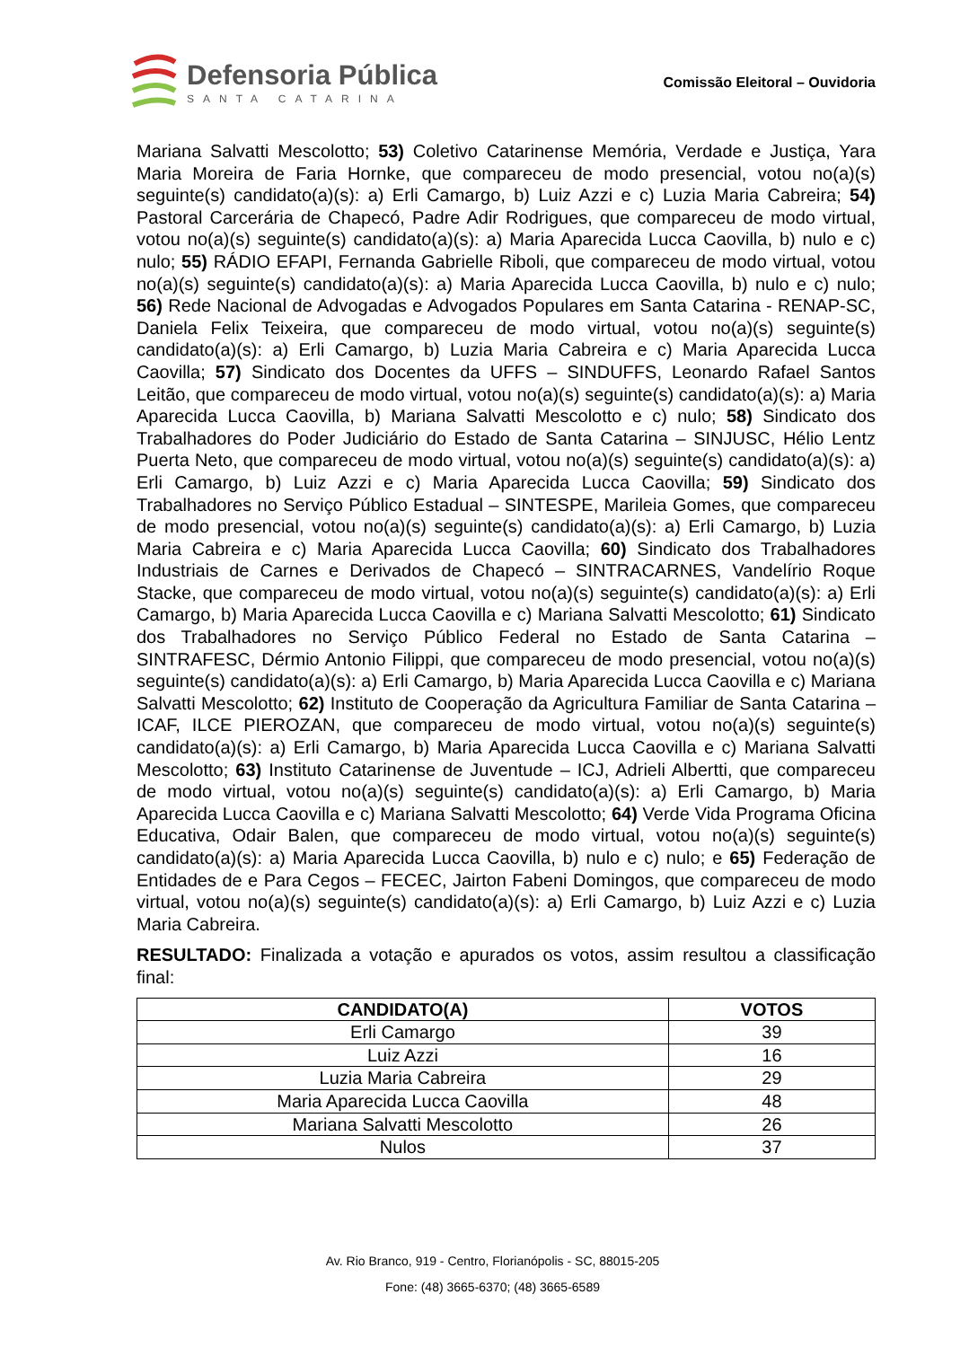Defensoria Pública
SANTA CATARINA
Comissão Eleitoral – Ouvidoria
Mariana Salvatti Mescolotto; 53) Coletivo Catarinense Memória, Verdade e Justiça, Yara Maria Moreira de Faria Hornke, que compareceu de modo presencial, votou no(a)(s) seguinte(s) candidato(a)(s): a) Erli Camargo, b) Luiz Azzi e c) Luzia Maria Cabreira; 54) Pastoral Carcerária de Chapecó, Padre Adir Rodrigues, que compareceu de modo virtual, votou no(a)(s) seguinte(s) candidato(a)(s): a) Maria Aparecida Lucca Caovilla, b) nulo e c) nulo; 55) RÁDIO EFAPI, Fernanda Gabrielle Riboli, que compareceu de modo virtual, votou no(a)(s) seguinte(s) candidato(a)(s): a) Maria Aparecida Lucca Caovilla, b) nulo e c) nulo; 56) Rede Nacional de Advogadas e Advogados Populares em Santa Catarina - RENAP-SC, Daniela Felix Teixeira, que compareceu de modo virtual, votou no(a)(s) seguinte(s) candidato(a)(s): a) Erli Camargo, b) Luzia Maria Cabreira e c) Maria Aparecida Lucca Caovilla; 57) Sindicato dos Docentes da UFFS – SINDUFFS, Leonardo Rafael Santos Leitão, que compareceu de modo virtual, votou no(a)(s) seguinte(s) candidato(a)(s): a) Maria Aparecida Lucca Caovilla, b) Mariana Salvatti Mescolotto e c) nulo; 58) Sindicato dos Trabalhadores do Poder Judiciário do Estado de Santa Catarina – SINJUSC, Hélio Lentz Puerta Neto, que compareceu de modo virtual, votou no(a)(s) seguinte(s) candidato(a)(s): a) Erli Camargo, b) Luiz Azzi e c) Maria Aparecida Lucca Caovilla; 59) Sindicato dos Trabalhadores no Serviço Público Estadual – SINTESPE, Marileia Gomes, que compareceu de modo presencial, votou no(a)(s) seguinte(s) candidato(a)(s): a) Erli Camargo, b) Luzia Maria Cabreira e c) Maria Aparecida Lucca Caovilla; 60) Sindicato dos Trabalhadores Industriais de Carnes e Derivados de Chapecó – SINTRACARNES, Vandelírio Roque Stacke, que compareceu de modo virtual, votou no(a)(s) seguinte(s) candidato(a)(s): a) Erli Camargo, b) Maria Aparecida Lucca Caovilla e c) Mariana Salvatti Mescolotto; 61) Sindicato dos Trabalhadores no Serviço Público Federal no Estado de Santa Catarina – SINTRAFESC, Dérmio Antonio Filippi, que compareceu de modo presencial, votou no(a)(s) seguinte(s) candidato(a)(s): a) Erli Camargo, b) Maria Aparecida Lucca Caovilla e c) Mariana Salvatti Mescolotto; 62) Instituto de Cooperação da Agricultura Familiar de Santa Catarina – ICAF, ILCE PIEROZAN, que compareceu de modo virtual, votou no(a)(s) seguinte(s) candidato(a)(s): a) Erli Camargo, b) Maria Aparecida Lucca Caovilla e c) Mariana Salvatti Mescolotto; 63) Instituto Catarinense de Juventude – ICJ, Adrieli Albertti, que compareceu de modo virtual, votou no(a)(s) seguinte(s) candidato(a)(s): a) Erli Camargo, b) Maria Aparecida Lucca Caovilla e c) Mariana Salvatti Mescolotto; 64) Verde Vida Programa Oficina Educativa, Odair Balen, que compareceu de modo virtual, votou no(a)(s) seguinte(s) candidato(a)(s): a) Maria Aparecida Lucca Caovilla, b) nulo e c) nulo; e 65) Federação de Entidades de e Para Cegos – FECEC, Jairton Fabeni Domingos, que compareceu de modo virtual, votou no(a)(s) seguinte(s) candidato(a)(s): a) Erli Camargo, b) Luiz Azzi e c) Luzia Maria Cabreira.
RESULTADO: Finalizada a votação e apurados os votos, assim resultou a classificação final:
| CANDIDATO(A) | VOTOS |
| --- | --- |
| Erli Camargo | 39 |
| Luiz Azzi | 16 |
| Luzia Maria Cabreira | 29 |
| Maria Aparecida Lucca Caovilla | 48 |
| Mariana Salvatti Mescolotto | 26 |
| Nulos | 37 |
Av. Rio Branco, 919 - Centro, Florianópolis - SC, 88015-205
Fone: (48) 3665-6370; (48) 3665-6589